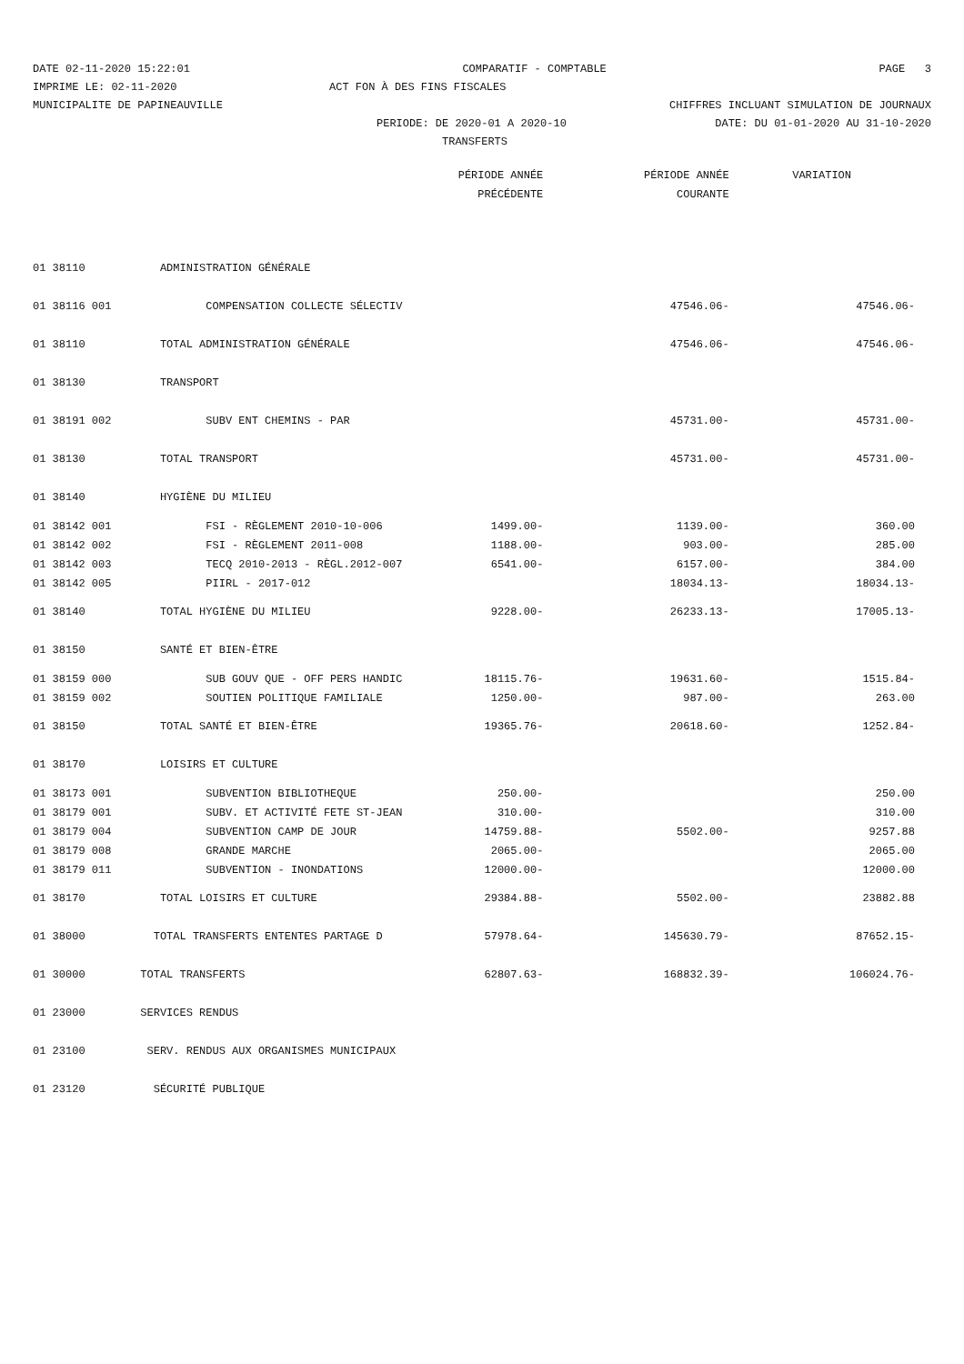DATE 02-11-2020 15:22:01 COMPARATIF - COMPTABLE PAGE 3
IMPRIME LE: 02-11-2020 ACT FON À DES FINS FISCALES
MUNICIPALITE DE PAPINEAUVILLE CHIFFRES INCLUANT SIMULATION DE JOURNAUX
PERIODE: DE 2020-01 A 2020-10 DATE: DU 01-01-2020 AU 31-10-2020
TRANSFERTS
| | | PÉRIODE ANNÉE | PÉRIODE ANNÉE | VARIATION |
| --- | --- | --- | --- | --- |
| | | PRÉCÉDENTE | COURANTE | |
| 01 38110 | ADMINISTRATION GÉNÉRALE | | | |
| 01 38116 001 | COMPENSATION COLLECTE SÉLECTIV | | 47546.06- | 47546.06- |
| 01 38110 | TOTAL ADMINISTRATION GÉNÉRALE | | 47546.06- | 47546.06- |
| 01 38130 | TRANSPORT | | | |
| 01 38191 002 | SUBV ENT CHEMINS - PAR | | 45731.00- | 45731.00- |
| 01 38130 | TOTAL TRANSPORT | | 45731.00- | 45731.00- |
| 01 38140 | HYGIÈNE DU MILIEU | | | |
| 01 38142 001 | FSI - RÈGLEMENT 2010-10-006 | 1499.00- | 1139.00- | 360.00 |
| 01 38142 002 | FSI - RÈGLEMENT 2011-008 | 1188.00- | 903.00- | 285.00 |
| 01 38142 003 | TECQ 2010-2013 - RÈGL.2012-007 | 6541.00- | 6157.00- | 384.00 |
| 01 38142 005 | PIIRL - 2017-012 | | 18034.13- | 18034.13- |
| 01 38140 | TOTAL HYGIÈNE DU MILIEU | 9228.00- | 26233.13- | 17005.13- |
| 01 38150 | SANTÉ ET BIEN-ÊTRE | | | |
| 01 38159 000 | SUB GOUV QUE - OFF PERS HANDIC | 18115.76- | 19631.60- | 1515.84- |
| 01 38159 002 | SOUTIEN POLITIQUE FAMILIALE | 1250.00- | 987.00- | 263.00 |
| 01 38150 | TOTAL SANTÉ ET BIEN-ÊTRE | 19365.76- | 20618.60- | 1252.84- |
| 01 38170 | LOISIRS ET CULTURE | | | |
| 01 38173 001 | SUBVENTION BIBLIOTHEQUE | 250.00- | | 250.00 |
| 01 38179 001 | SUBV. ET ACTIVITÉ FETE ST-JEAN | 310.00- | | 310.00 |
| 01 38179 004 | SUBVENTION CAMP DE JOUR | 14759.88- | 5502.00- | 9257.88 |
| 01 38179 008 | GRANDE MARCHE | 2065.00- | | 2065.00 |
| 01 38179 011 | SUBVENTION - INONDATIONS | 12000.00- | | 12000.00 |
| 01 38170 | TOTAL LOISIRS ET CULTURE | 29384.88- | 5502.00- | 23882.88 |
| 01 38000 | TOTAL TRANSFERTS ENTENTES PARTAGE D | 57978.64- | 145630.79- | 87652.15- |
| 01 30000 | TOTAL TRANSFERTS | 62807.63- | 168832.39- | 106024.76- |
| 01 23000 | SERVICES RENDUS | | | |
| 01 23100 | SERV. RENDUS AUX ORGANISMES MUNICIPAUX | | | |
| 01 23120 | SÉCURITÉ PUBLIQUE | | | |